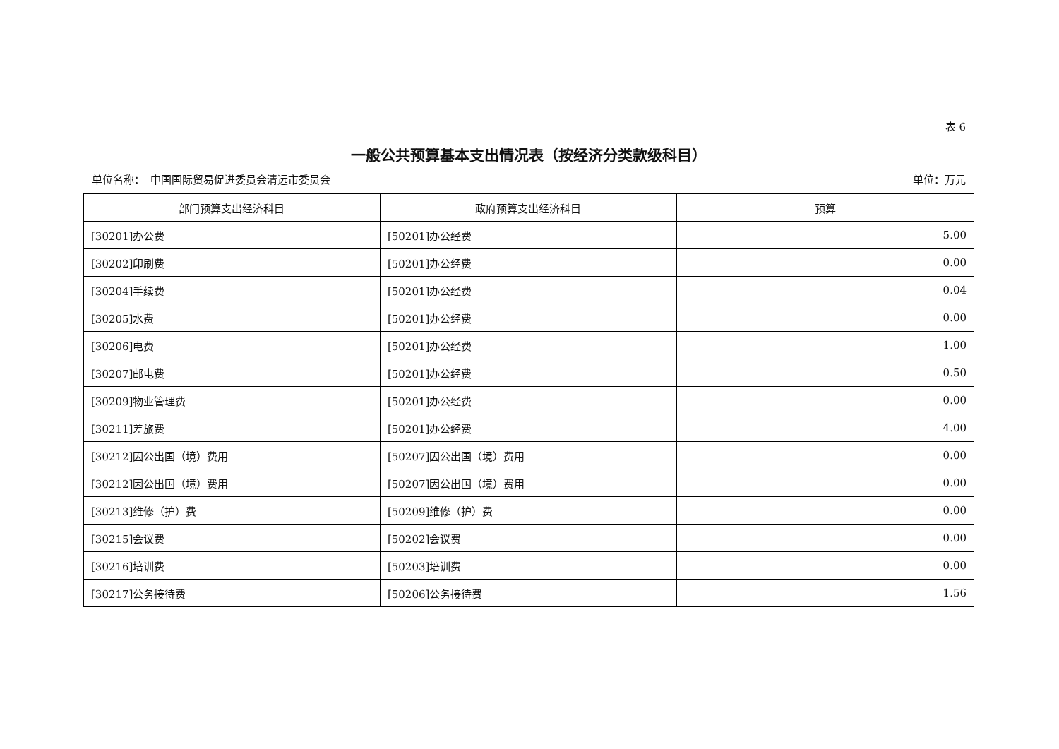表 6
一般公共预算基本支出情况表（按经济分类款级科目）
单位名称：　中国国际贸易促进委员会清远市委员会 单位：万元
| 部门预算支出经济科目 | 政府预算支出经济科目 | 预算 |
| --- | --- | --- |
| [30201]办公费 | [50201]办公经费 | 5.00 |
| [30202]印刷费 | [50201]办公经费 | 0.00 |
| [30204]手续费 | [50201]办公经费 | 0.04 |
| [30205]水费 | [50201]办公经费 | 0.00 |
| [30206]电费 | [50201]办公经费 | 1.00 |
| [30207]邮电费 | [50201]办公经费 | 0.50 |
| [30209]物业管理费 | [50201]办公经费 | 0.00 |
| [30211]差旅费 | [50201]办公经费 | 4.00 |
| [30212]因公出国（境）费用 | [50207]因公出国（境）费用 | 0.00 |
| [30212]因公出国（境）费用 | [50207]因公出国（境）费用 | 0.00 |
| [30213]维修（护）费 | [50209]维修（护）费 | 0.00 |
| [30215]会议费 | [50202]会议费 | 0.00 |
| [30216]培训费 | [50203]培训费 | 0.00 |
| [30217]公务接待费 | [50206]公务接待费 | 1.56 |